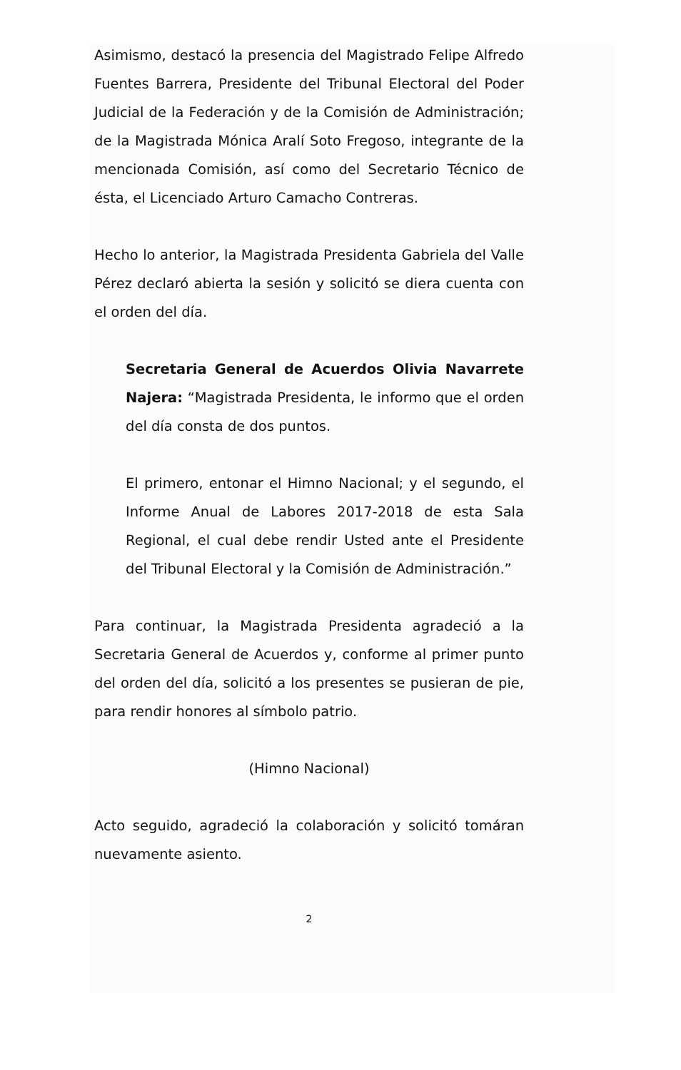Asimismo, destacó la presencia del Magistrado Felipe Alfredo Fuentes Barrera, Presidente del Tribunal Electoral del Poder Judicial de la Federación y de la Comisión de Administración; de la Magistrada Mónica Aralí Soto Fregoso, integrante de la mencionada Comisión, así como del Secretario Técnico de ésta, el Licenciado Arturo Camacho Contreras.
Hecho lo anterior, la Magistrada Presidenta Gabriela del Valle Pérez declaró abierta la sesión y solicitó se diera cuenta con el orden del día.
Secretaria General de Acuerdos Olivia Navarrete Najera: “Magistrada Presidenta, le informo que el orden del día consta de dos puntos.
El primero, entonar el Himno Nacional; y el segundo, el Informe Anual de Labores 2017-2018 de esta Sala Regional, el cual debe rendir Usted ante el Presidente del Tribunal Electoral y la Comisión de Administración.”
Para continuar, la Magistrada Presidenta agradeció a la Secretaria General de Acuerdos y, conforme al primer punto del orden del día, solicitó a los presentes se pusieran de pie, para rendir honores al símbolo patrio.
(Himno Nacional)
Acto seguido, agradeció la colaboración y solicitó tomáran nuevamente asiento.
2